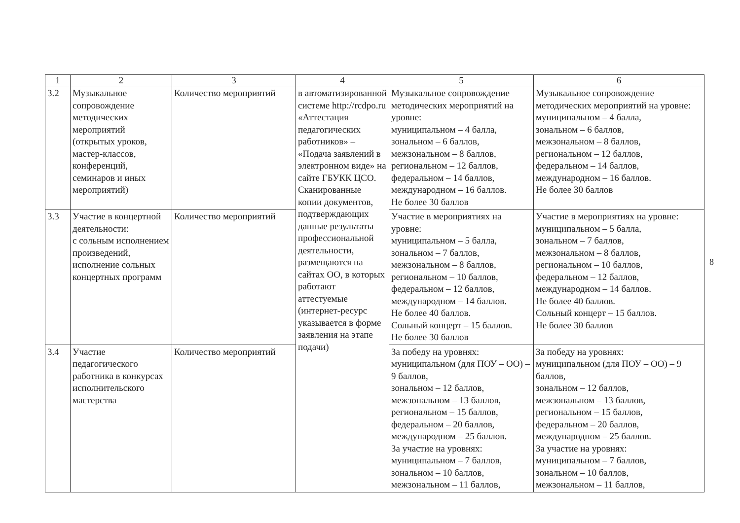| 1 | 2 | 3 | 4 | 5 | 6 |
| --- | --- | --- | --- | --- | --- |
| 3.2 | Музыкальное сопровождение методических мероприятий (открытых уроков, мастер-классов, конференций, семинаров и иных мероприятий) | Количество мероприятий | в автоматизированной системе http://rcdpo.ru «Аттестация педагогических работников» – «Подача заявлений в электронном виде» на сайте ГБУКК ЦСО. Сканированные копии документов, подтверждающих данные результаты профессиональной деятельности, размещаются на сайтах ОО, в которых работают аттестуемые (интернет-ресурс указывается в форме заявления на этапе подачи) | Музыкальное сопровождение методических мероприятий на уровне: муниципальном – 4 балла, зональном – 6 баллов, межзональном – 8 баллов, региональном – 12 баллов, федеральном – 14 баллов, международном – 16 баллов. Не более 30 баллов | Музыкальное сопровождение методических мероприятий на уровне: муниципальном – 4 балла, зональном – 6 баллов, межзональном – 8 баллов, региональном – 12 баллов, федеральном – 14 баллов, международном – 16 баллов. Не более 30 баллов |
| 3.3 | Участие в концертной деятельности: с сольным исполнением произведений, исполнение сольных концертных программ | Количество мероприятий | | Участие в мероприятиях на уровне: муниципальном – 5 балла, зональном – 7 баллов, межзональном – 8 баллов, региональном – 10 баллов, федеральном – 12 баллов, международном – 14 баллов. Не более 40 баллов. Сольный концерт – 15 баллов. Не более 30 баллов | Участие в мероприятиях на уровне: муниципальном – 5 балла, зональном – 7 баллов, межзональном – 8 баллов, региональном – 10 баллов, федеральном – 12 баллов, международном – 14 баллов. Не более 40 баллов. Сольный концерт – 15 баллов. Не более 30 баллов |
| 3.4 | Участие педагогического работника в конкурсах исполнительского мастерства | Количество мероприятий | | За победу на уровнях: муниципальном (для ПОУ – ОО) – 9 баллов, зональном – 12 баллов, межзональном – 13 баллов, региональном – 15 баллов, федеральном – 20 баллов, международном – 25 баллов. За участие на уровнях: муниципальном – 7 баллов, зональном – 10 баллов, межзональном – 11 баллов, | За победу на уровнях: муниципальном (для ПОУ – ОО) – 9 баллов, зональном – 12 баллов, межзональном – 13 баллов, региональном – 15 баллов, федеральном – 20 баллов, международном – 25 баллов. За участие на уровнях: муниципальном – 7 баллов, зональном – 10 баллов, межзональном – 11 баллов, |
8